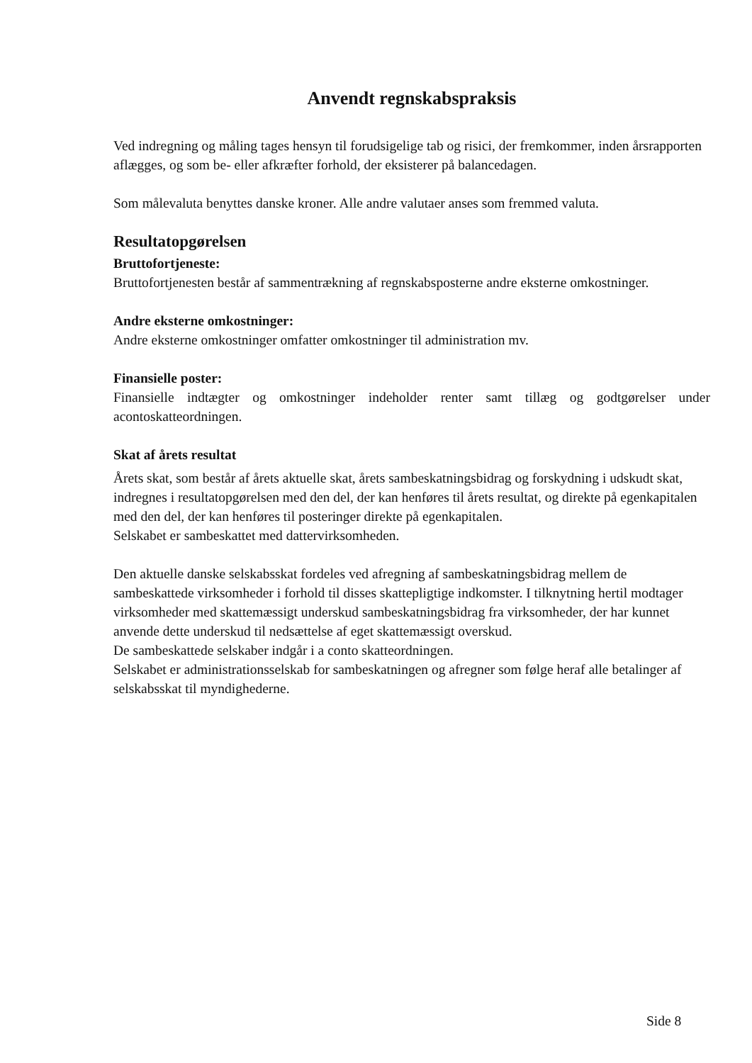Anvendt regnskabspraksis
Ved indregning og måling tages hensyn til forudsigelige tab og risici, der fremkommer, inden årsrapporten aflægges, og som be- eller afkræfter forhold, der eksisterer på balancedagen.
Som målevaluta benyttes danske kroner. Alle andre valutaer anses som fremmed valuta.
Resultatopgørelsen
Bruttofortjeneste:
Bruttofortjenesten består af sammentrækning af regnskabsposterne andre eksterne omkostninger.
Andre eksterne omkostninger:
Andre eksterne omkostninger omfatter omkostninger til administration mv.
Finansielle poster:
Finansielle indtægter og omkostninger indeholder renter samt tillæg og godtgørelser under acontoskatteordningen.
Skat af årets resultat
Årets skat, som består af årets aktuelle skat, årets sambeskatningsbidrag og forskydning i udskudt skat, indregnes i resultatopgørelsen med den del, der kan henføres til årets resultat, og direkte på egenkapitalen med den del, der kan henføres til posteringer direkte på egenkapitalen.
Selskabet er sambeskattet med dattervirksomheden.
Den aktuelle danske selskabsskat fordeles ved afregning af sambeskatningsbidrag mellem de sambeskattede virksomheder i forhold til disses skattepligtige indkomster. I tilknytning hertil modtager virksomheder med skattemæssigt underskud sambeskatningsbidrag fra virksomheder, der har kunnet anvende dette underskud til nedsættelse af eget skattemæssigt overskud.
De sambeskattede selskaber indgår i a conto skatteordningen.
Selskabet er administrationsselskab for sambeskatningen og afregner som følge heraf alle betalinger af selskabsskat til myndighederne.
Side 8